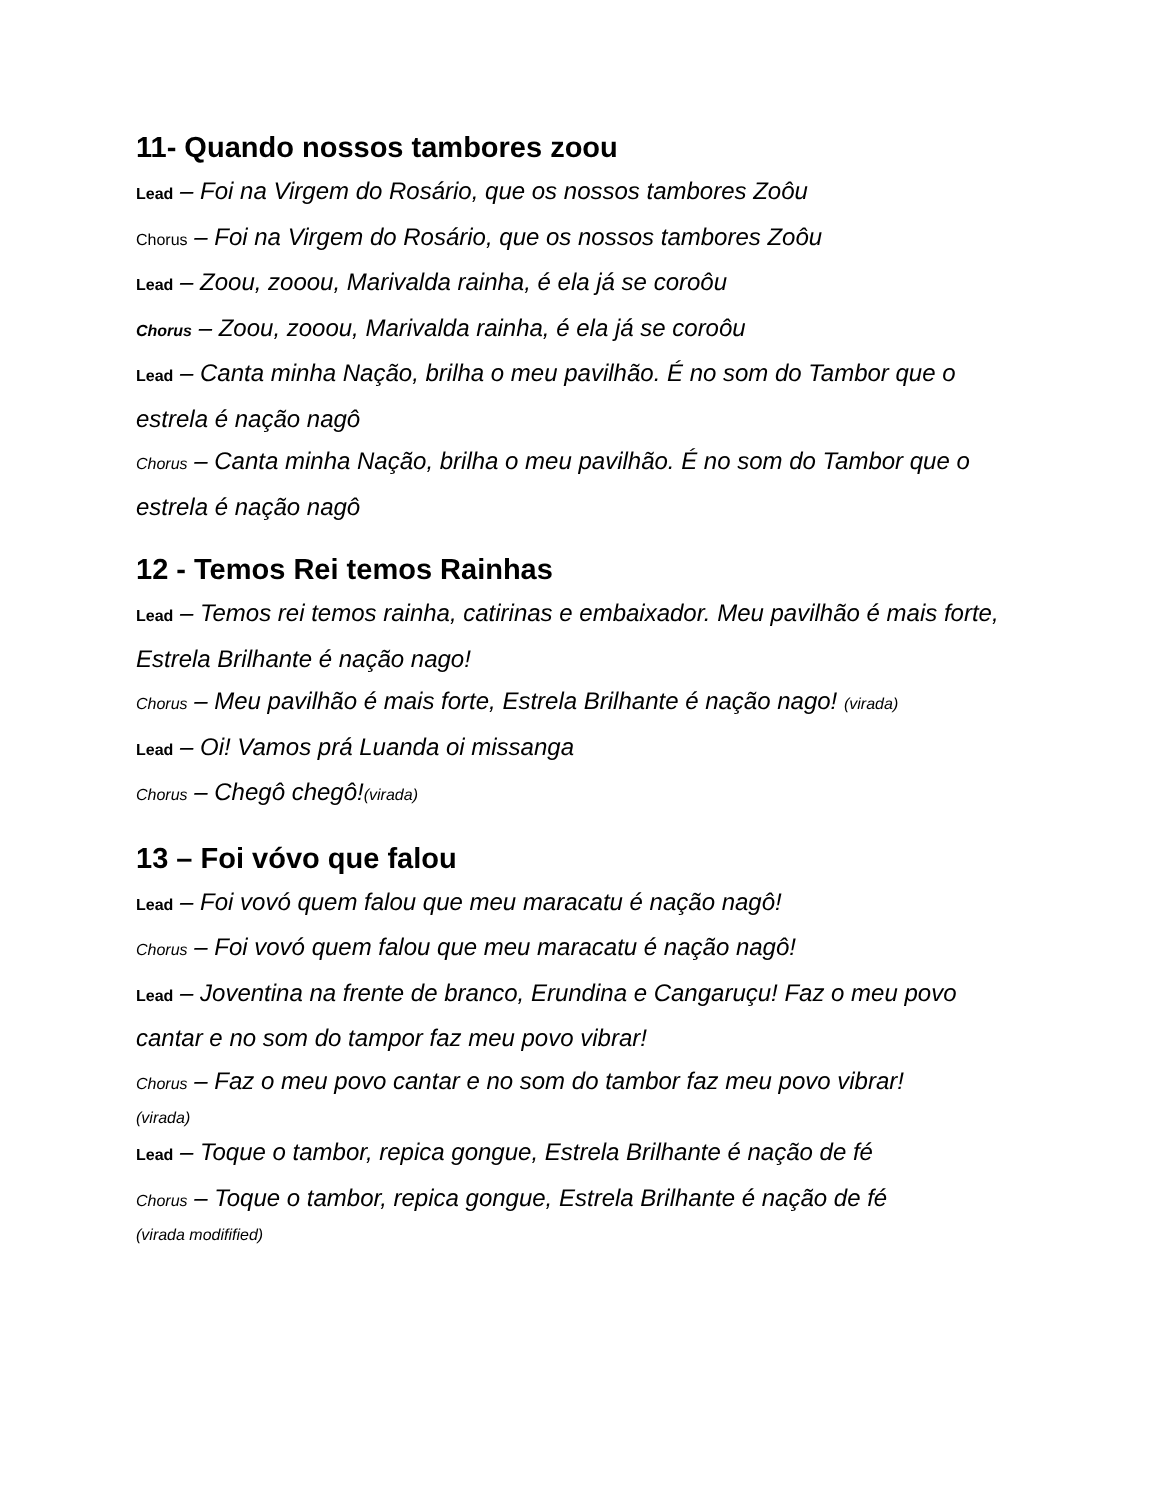11- Quando nossos tambores zoou
Lead – Foi na Virgem do Rosário, que os nossos tambores Zoôu
Chorus – Foi na Virgem do Rosário, que os nossos tambores Zoôu
Lead – Zoou, zooou, Marivalda rainha, é ela já se coroôu
Chorus – Zoou, zooou, Marivalda rainha, é ela já se coroôu
Lead – Canta minha Nação, brilha o meu pavilhão. É no som do Tambor que o estrela é nação nagô
Chorus – Canta minha Nação, brilha o meu pavilhão. É no som do Tambor que o estrela é nação nagô
12 - Temos Rei temos Rainhas
Lead – Temos rei temos rainha, catirinas e embaixador. Meu pavilhão é mais forte, Estrela Brilhante é nação nago!
Chorus – Meu pavilhão é mais forte, Estrela Brilhante é nação nago! (virada)
Lead – Oi! Vamos prá Luanda oi missanga
Chorus – Chegô chegô!(virada)
13 – Foi vóvo que falou
Lead – Foi vovó quem falou que meu maracatu é nação nagô!
Chorus – Foi vovó quem falou que meu maracatu é nação nagô!
Lead – Joventina na frente de branco, Erundina e Cangaruçu! Faz o meu povo cantar e no som do tampor faz meu povo vibrar!
Chorus – Faz o meu povo cantar e no som do tambor faz meu povo vibrar!
(virada)
Lead – Toque o tambor, repica gongue, Estrela Brilhante é nação de fé
Chorus – Toque o tambor, repica gongue, Estrela Brilhante é nação de fé
(virada modifified)